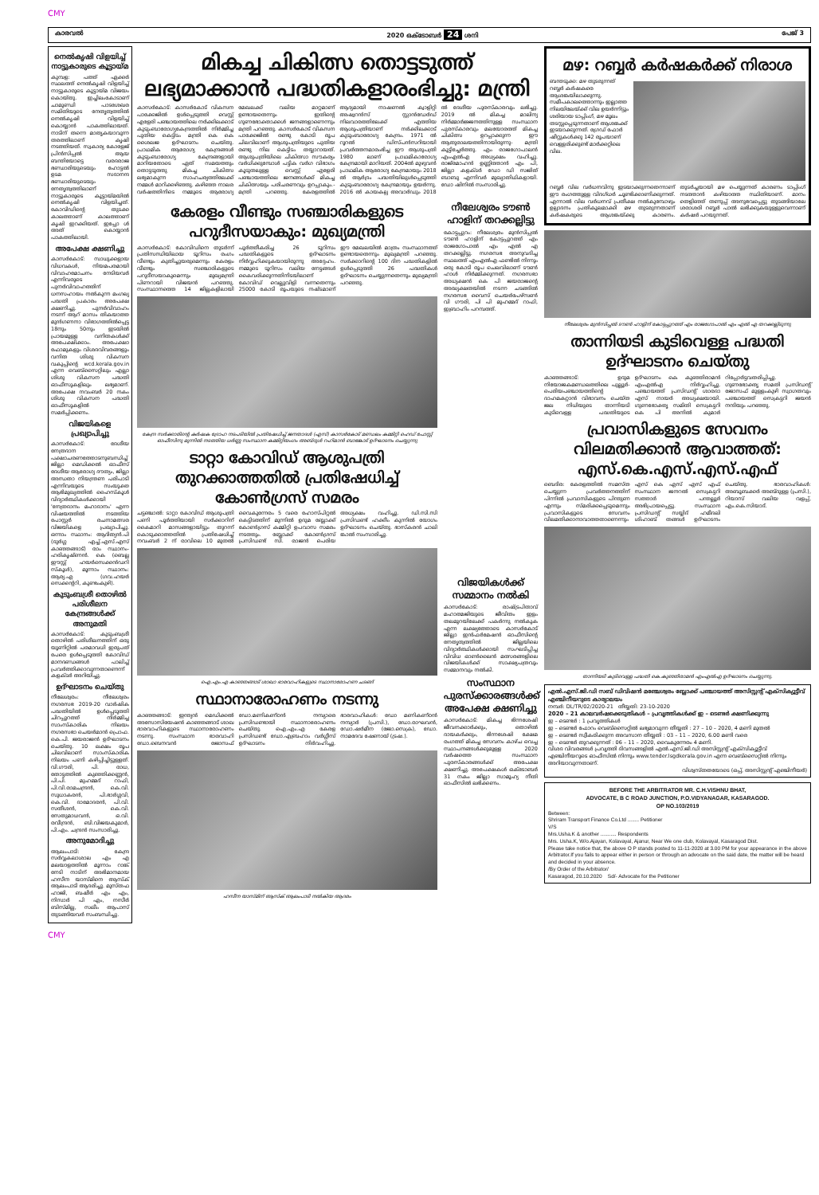CMY
കാരവൽ 2020 ഒക്ടോബർ 24 ശനി പേജ് 3
നെൽകൃഷി വിളയിച്ച് നാട്ടുകാരുടെ കൂട്ടായ്മ
കുമ്പള: പത്ത് ഏക്കർ സ്ഥലത്ത് നെൽകൃഷി വിളയിച്ച് നാട്ടുകാരുടെ കൂട്ടായ്മ വിജയം കൊയ്തു. ഇച്ചിലംകോടാണ് ചാമുണ്ഡി പാടശേഖര സമിതിയുടെ നേതൃത്വത്തിൽ നെൽകൃഷി വിളയിച്ച് കൊയ്യാൻ പാകത്തിലായത്. നാടിന് തന്നെ മാതൃകയാവുന്ന തരത്തിലാണ് കൃഷി നടത്തിയത്. സ്വകാര്യ കോളേജ് പ്രിൻസിപ്പൽ ആയ ബന്തിയോട്ടെ വരദരാജ ഭണ്ഡാരിയുടെയും ഹോട്ടൽ ഉടമ സദാനന്ദ ഭണ്ഡാരിയുടെയും നേതൃത്വത്തിലാണ് നാട്ടുകാരുടെ കൂട്ടായ്മയിൽ നെൽകൃഷി വിളയിച്ചത്. കോവിഡിന്റെ തുടക്ക കാലത്താണ് കാലത്താണ് കൃഷി ഇറക്കിയത്. ഇപ്പോ ൾ അത് കൊയ്യാൻ പാകത്തിലായി.
അപേക്ഷ ക്ഷണിച്ചു
കാസർകോട്: സാധുക്കളായ വിധവകൾ, നിയമപരമായി വിവാഹമോചനം നേടിയവർ എന്നിവരുടെ പുനർവിവാഹത്തിന് ധനസഹായം നൽകുന്ന മംഗല്യ പദ്ധതി പ്രകാരം അപേക്ഷ ക്ഷണിച്ചു. പുനർവിവാഹം നടന്ന് ആറ് മാസം തികയാത്ത മുൻഗണനാ വിഭാഗത്തിൽപ്പെട്ട 18നും 50നും ഇടയിൽ പ്രായമുള്ള വനിതകൾക്ക് അപേക്ഷിക്കാം. അപേക്ഷാ ഫോമുകളും വിശദവിവരങ്ങളും വനിത ശിശു വികസന വകുപ്പിന്റെ wcd.kerala.gov.in എന്ന വെബ്സൈറ്റിലും എല്ലാ ശിശു വികസന പദ്ധതി ഓഫീസുകളിലും ലഭ്യമാണ്. അപേക്ഷ നവംബർ 20 നകം ശിശു വികസന പദ്ധതി ഓഫീസുകളിൽ സമർപ്പിക്കണം.
വിജയികളെ പ്രഖ്യാപിച്ചു
കാസർകോട്: ദേശീയ നേത്രദാന പക്ഷാചരണത്തോടനുബന്ധിച്ച് ജില്ലാ മെഡിക്കൽ ഓഫീസ് ദേശീയ ആരോഗ്യ ദൗത്യം, ജില്ലാ അന്ധതാ നിയന്ത്രണ പരിപാടി എന്നിവയുടെ സംയുക്ത ആഭിമുഖ്യത്തിൽ ഹൈസ്കൂൾ വിദ്യാർത്ഥികൾക്കായി 'നേത്രദാനം മഹാദാനം' എന്ന വിഷയത്തിൽ നടത്തിയ പോസ്റ്റർ രചനാമത്സര വിജയികളെ പ്രഖ്യാപിച്ചു. ഒന്നാം സ്ഥാനം: ആദിത്യൻ.പി (ദുർഗ്ഗ എച്ച്.എസ്.എസ് കാഞ്ഞങ്ങാട്) രാം സ്ഥാനം-ഹരികൃഷ്ണൻ. കെ (ബെല്ല ഈസ്റ്റ് ഹയർസെക്കൻഡറി സ്കൂൾ), മൂന്നാം സ്ഥാനം: ആര്യ.എ (ഗവ.ഹയർ സെക്കന്ററി, കുണ്ടംകുഴി).
കുടുംബശ്രീ തൊഴിൽ പരിശീലന കേന്ദ്രങ്ങൾക്ക് അനുമതി
കാസർകോട്: കുടുംബശ്രീ തൊഴിൽ പരിശീലനത്തിന് ഒരു യൂണിറ്റിൽ പരമാവധി ഇരുപത് പേരെ ഉൾപ്പെടുത്തി കോവിഡ് മാനദണ്ഡങ്ങൾ പാലിച്ച് പ്രവർത്തിക്കാവുന്നതാണെന്ന് കളക്ടർ അറിയിച്ചു.
ഉദ്ഘാടനം ചെയ്തു
നീലേശ്വരം: നീലേശ്വരം നഗരസഭ 2019-20 വാർഷിക പദ്ധതിയിൽ ഉൾപ്പെടുത്തി ചിറപ്പുറത്ത് നിർമ്മിച്ച സാംസ്കാരിക നിലയം നഗരസഭാ ചെയർമാൻ പ്രൊഫ. കെ.പി. ജയരാജൻ ഉദ്ഘാടനം ചെയ്തു. 10 ലക്ഷം രൂപ ചിലവിലാണ് സാംസ്കാരിക നിലയം പണി കഴിപ്പിച്ചിട്ടുള്ളത്. വി.ഗൗരി, പി. രാധ, തോട്ടത്തിൽ കുഞ്ഞിക്കണ്ണൻ, പി.പി. മുഹമ്മദ് റാഫി, പി.വി.രാമചന്ദ്രൻ, കെ.വി. സുധാകരൻ, പി.ഭാർഗ്ഗവി, കെ.വി. ദാമോദരൻ, പി.വി. സതീശൻ, കെ.വി. സേതുമാധവൻ, ഒ.വി. രവീന്ദ്രൻ, ബി.വിജയകുമാർ, പി.എം. ചന്ദ്രൻ സംസാരിച്ചു.
അനുമോദിച്ചു
ആലംപാടി: കേന്ദ്ര സർവ്വകലാശാല എം എ മലയാളത്തിൽ മൂന്നാം റാങ്ക് നേടി നാടിന് അഭിമാനമായ ഹസീന യാസ്മിനെ ആസ്ക് ആലംപാടി ആദരിച്ചു. മുസ്തഫ ഹാജി, ബഷീർ എം എം, നിസാർ പി എം, നസീർ ബിസ്മില്ല, സലീം ആപാസ് തുടങ്ങിയവർ സംബന്ധിച്ചു.
മികച്ച ചികിത്സ തൊട്ടടുത്ത് ലഭ്യമാക്കാൻ പദ്ധതികളാരംഭിച്ചു: മന്ത്രി
കാസർകോട്: കാസർകോട് വികസന പാക്കേജിൽ ഉൾപ്പെടുത്തി വെസ്റ്റ് എളേരി പഞ്ചായത്തിലെ നർക്കിലക്കാട് കുടുംബാരോഗ്യകേന്ദ്രത്തിൽ നിർമ്മിച്ച പുതിയ കെട്ടിടം മന്ത്രി കെ കെ ശൈലജ ഉദ്ഘാടനം ചെയ്തു. പ്രാഥമിക ആരോഗ്യ കേന്ദ്രങ്ങൾ കുടുംബാരോഗ്യ കേന്ദ്രങ്ങളായി മാറിയതോടെ ഏത് സമയത്തും തൊട്ടടുത്തു മികച്ച ചികിത്സ ലഭ്യമാകുന്ന സാഹചര്യത്തിലേക്ക് നമ്മൾ മാറിക്കഴിഞ്ഞു. കഴിഞ്ഞ നാലര വർഷത്തിനിടെ നമ്മുടെ ആരോഗ്യ മേഖലക്ക് വലിയ മാറ്റമാണ് ഉണ്ടായതെന്നും ഇതിന്റെ ഗുണഭോക്താക്കൾ ജനങ്ങളാണെന്നും മന്ത്രി പറഞ്ഞു. കാസർകോട് വികസന പാക്കേജിൽ രണ്ടു കോടി രൂപ ചിലവിലാണ് ആശുപത്രിയുടെ പുതിയ രണ്ടു നില കെട്ടിടം തയ്യാറായത്. ആശുപത്രിയിലെ ചികിത്സാ സൗകര്യം വർധിക്കുമ്പോൾ പട്ടിക വർഗ വിഭാഗം കൂടുതലുള്ള വെസ്റ്റ് എളേരി പഞ്ചായത്തിലെ ജനങ്ങൾക്ക് മികച്ച ചികിത്സയും പരിചരണവും ഉറപ്പാകും.- മന്ത്രി പറഞ്ഞു. കേരളത്തിൽ ആദ്യമായി നാഷണൽ ക്വാളിറ്റി അഷ്വറൻസ് സ്റ്റാൻഡേർഡ് നിലവാരത്തിലേക്ക് എത്തിയ ആശുപത്രിയാണ് നർക്കിലക്കാട് കുടുംബാരോഗ്യ കേന്ദ്രം. 1971 ൽ റൂറൽ ഡിസ്പൻസറിയായി പ്രവർത്തനമാരംഭിച്ച ഈ ആശുപത്രി 1980 ലാണ് പ്രാഥമികാരോഗ്യ കേന്ദ്രമായി മാറിയത്. 2004ൽ മുഴുവൻ പ്രാഥമിക ആരോഗ്യ കേന്ദ്രമായും 2018 ൽ ആർദ്രം പദ്ധതിയിലുൾപ്പെടുത്തി കുടുംബാരോഗ്യ കേന്ദ്രമായും ഉയർന്നു. 2016 ൽ കായകല്പ അവാർഡും 2018 ൽ ദേശീയ പുരസ്കാരവും ലഭിച്ചു. 2019 ൽ മികച്ച മാലിന്യ നിർമ്മാർജ്ജനത്തിനുള്ള സംസ്ഥാന പുരസ്കാരവും മലയോരത്ത് മികച്ച ചികിത്സ ഉറപ്പാക്കുന്ന ഈ ആതുരാലയത്തിനായിരുന്നു- മന്ത്രി കൂട്ടിച്ചേർത്തു. എം രാജഗോപാലൻ എംഎൽഎ അധ്യക്ഷം വഹിച്ചു. രാജ്മോഹൻ ഉണ്ണിത്താൻ എം പി, ജില്ലാ കളക്ടർ ഡോ ഡി സജിത് ബാബു എന്നിവർ മുഖ്യാതിഥികളായി. ഡോ ഷിനിൽ സംസാരിച്ചു.
കേരളം വീണ്ടും സഞ്ചാരികളുടെ പറുദീസയാകും: മുഖ്യമന്ത്രി
കാസർകോട്: കോവിഡിനെ തുടർന്ന് പ്രതിസന്ധിയിലായ ടൂറിസം രംഗം വീണ്ടും കുതിച്ചുയരുമെന്നും കേരളം വീണ്ടും സഞ്ചാരികളുടെ പറുദീസയാകുമെന്നും മുഖ്യമന്ത്രി പിണറായി വിജയൻ പറഞ്ഞു. സംസ്ഥാനത്തെ 14 ജില്ലകളിലായി പൂർത്തീകരിച്ച 26 ടൂറിസം പദ്ധതികളുടെ ഉദ്ഘാടനം നിർവ്വഹിക്കുകയായിരുന്നു അദ്ദേഹം. നമ്മുടെ ടൂറിസം വലിയ നേട്ടങ്ങൾ കൈവരിക്കുന്നതിനിടയിലാണ് കോവിഡ് വെല്ലുവിളി വന്നതെന്നും 25000 കോടി രൂപയുടെ നഷ്ടമാണ് ഈ മേഖലയിൽ മാത്രം സംസ്ഥാനത്ത് ഉണ്ടായതെന്നും മുഖ്യമന്ത്രി പറഞ്ഞു. സർക്കാറിന്റെ 100 ദിന പദ്ധതികളിൽ ഉൾപ്പെടുത്തി 26 പദ്ധതികൾ ഉദ്ഘാടനം ചെയ്യുന്നതെന്നും മുഖ്യമന്ത്രി പറഞ്ഞു.
കേന്ദ്ര സർക്കാരിന്റെ കർഷക ദ്രോഹ നടപടിയിൽ പ്രതിഷേധിച്ച് ജനതാദൾ (എസ്) കാസർകോട് മണ്ഡലം കമ്മിറ്റി ഹെഡ് പോസ്റ്റ് ഓഫീസിനു മുന്നിൽ നടത്തിയ ധർണ്ണ സംസ്ഥാന കമ്മിറ്റിയംഗം അബ്ദുൾ റഹിമാൻ ബാങ്കോട് ഉദ്ഘാടനം ചെയ്യുന്നു
ടാറ്റാ കോവിഡ് ആശുപത്രി തുറക്കാത്തതിൽ പ്രതിഷേധിച്ച് കോൺഗ്രസ് സമരം
ചട്ടഞ്ചാൽ: ടാറ്റാ കോവിഡ് ആശുപത്രി പണി പൂർത്തിയായി സർക്കാറിന് കൈമാറി മാസങ്ങളായിട്ടും തുറന്ന് കൊടുക്കാത്തതിൽ പ്രതിഷേധിച്ച് നവംബർ 2 ന് രാവിലെ 10 മുതൽ വൈകുന്നേരം 5 വരെ ഹോസ്പിറ്റൽ കെട്ടിടത്തിന് മുന്നിൽ ഉദുമ ബ്ലോക്ക് കോൺഗ്രസ് കമ്മിറ്റി ഉപവാസ സമരം നടത്തും. ബ്ലോക്ക് കോൺഗ്രസ് പ്രസിഡണ്ട് സി. രാജൻ പെരിയ അധ്യക്ഷം വഹിച്ചു. ഡി.സി.സി പ്രസിഡണ്ട് ഹക്കീം കുന്നിൽ യോഗം ഉദ്ഘാടനം ചെയ്തു. ഭാസ്കരൻ ചാലി ങ്കാൽ സംസാരിച്ചു.
ഐ.എം.എ കാഞ്ഞങ്ങാട് ശാഖാ ഭാരവാഹികളുടെ സ്ഥാനാരോഹണ ചടങ്ങ്
സ്ഥാനാരോഹണം നടന്നു
കാഞ്ഞങ്ങാട്: ഇന്ത്യൻ മെഡിക്കൽ അസോസിയേഷൻ കാഞ്ഞങ്ങാട് ശാഖ ഭാരവാഹികളുടെ സ്ഥാനാരോഹണം നടന്നു. സംസ്ഥാന ഭാരവാഹി ഡോ.ബെനവൻ ജോസഫ് ഡോ.മണികണ്ഠൻ നമ്പ്യാരെ പ്രസിഡണ്ടായി സ്ഥാനാരോഹണം ചെയ്തു. ഐ.എം.എ കേരള പ്രസിഡണ്ട് ഡോ.എബ്രഹാം വർഗ്ഗീസ് ഉദ്ഘാടനം നിർവഹിച്ചു. ഭാരവാഹികൾ: ഡോ മണികണ്ഠൻ നമ്പ്യാർ (പ്രസി.), ഡോ.രാഘവൻ, ഡോ.ഷർമീന (ജോ.സെക്ര), ഡോ. നാമദേവ ഷേണായ് (ട്രഷ.).
ഹസീന യാസ്മിന് ആസ്ക് ആലംപാടി നൽകിയ ആദരം
നീലേശ്വരം ടൗൺ ഹാളിന് തറക്കല്ലിട്ടു
കോട്ടപ്പുറം: നീലേശ്വരം മുൻസിപ്പൽ ടൗൺ ഹാളിന് കോട്ടപ്പുറത്ത് എം രാജഗോപാൽ എം എൽ എ തറക്കല്ലിട്ടു. നഗരസഭ അനുവദിച്ച സ്ഥലത്ത് എംഎൽഎ ഫണ്ടിൽ നിന്നും ഒരു കോടി രൂപ ചെലവിലാണ് ടൗൺ ഹാൾ നിർമ്മിക്കുന്നത്. നഗരസഭാ അധ്യക്ഷൻ കെ പി ജയരാജന്റെ അദ്ധ്യക്ഷതയിൽ നടന്ന ചടങ്ങിൽ നഗരസഭ വൈസ് ചെയർപേഴ്സൺ വി ഗൗരി, പി പി മുഹമ്മദ് റാഫി, ഇബ്രാഹിം പറമ്പത്ത്.
വിജയികൾക്ക് സമ്മാനം നൽകി
കാസർകോട്: രാഷ്ട്രപിതാവ് മഹാത്മജിയുടെ ജീവിതം ഇളം തലമുറയിലേക്ക് പകർന്നു നൽകുക എന്ന ലക്ഷ്യത്തോടെ കാസർകോട് ജില്ലാ ഇൻഫർമേഷൻ ഓഫീസിന്റെ നേതൃത്വത്തിൽ ജില്ലയിലെ വിദ്യാർത്ഥികൾക്കായി സംഘടിപ്പിച്ച വിവിധ ഓൺലൈൻ മത്സരങ്ങളിലെ വിജയികൾക്ക് സാക്ഷ്യപത്രവും സമ്മാനവും നൽകി.
സംസ്ഥാന പുരസ്ക്കാരങ്ങൾക്ക് അപേക്ഷ ക്ഷണിച്ചു
കാസർകോട്: മികച്ച ഭിന്നശേഷി ജീവനക്കാർക്കും, തൊഴിൽ ദായകർക്കും, ഭിന്നശേഷി ക്ഷേമ രംഗത്ത് മികച്ച സേവനം കാഴ്ച വെച്ച സ്ഥാപനങ്ങൾക്കുമുള്ള 2020 വർഷത്തെ സംസ്ഥാന പുരസ്കാരങ്ങൾക്ക് അപേക്ഷ ക്ഷണിച്ചു. അപേക്ഷകൾ ഒക്ടോബർ 31 നകം ജില്ലാ സാമൂഹ്യ നീതി ഓഫീസിൽ ലഭിക്കണം.
മഴ: റബ്ബർ കർഷകർക്ക് നിരാശ
ബന്തടുക്ക: മഴ തുടരുന്നത് റബ്ബർ കർഷകരെ ആശങ്കയിലാക്കുന്നു. സമീപകാലത്തൊന്നും ഇല്ലാത്ത നിലയിലേയ്ക്ക് വില ഉയർന്നിട്ടും ശരിയായ ടാപ്പിംഗ്, മഴ മൂലം തടസ്സപ്പെടുന്നതാണ് ആശങ്കക്ക് ഇടയാക്കുന്നത്. ഗ്രേഡ് ഫോർ ഷീറ്റുകൾക്കു 142 രൂപയാണ് വെള്ളരിക്കുണ്ട് മാർക്കറ്റിലെ വില.
റബ്ബർ വില വർധനവിനു ഇടയാക്കുന്നതെന്നാണ് ഈ രംഗത്തുള്ള വിദഗ്ധർ ചൂണ്ടിക്കാണിക്കുന്നത്. എന്നാൽ വില വർധനവ് പ്രതീക്ഷ നൽകുമ്പോഴും ഉല്പാദനം പ്രതികൂലമാക്കി മഴ തുടരുന്നതാണ് കർഷകരുടെ ആശങ്കയ്ക്കു കാരണം. തുടർച്ചയായി മഴ പെയ്യുന്നത് കാരണം ടാപ്പിംഗ് നടത്താൻ കഴിയാത്ത സ്ഥിതിയാണ്. മാനം തെളിഞ്ഞ് തണുപ്പ് അനുഭവപ്പെട്ടു തുടങ്ങിയാലേ ശരാശരി റബ്ബർ പാൽ ലഭിക്കുകയുള്ളുവെന്നാണ് കർഷർ പറയുന്നത്.
നീലേശ്വരം മുൻസിപ്പൽ ടൗൺ ഹാളിന് കോട്ടപ്പുറത്ത് എം രാജഗോപാൽ എം എൽ എ തറക്കല്ലിടുന്നു
താന്നിയടി കുടിവെള്ള പദ്ധതി ഉദ്ഘാടനം ചെയ്തു
കാഞ്ഞങ്ങാട്: ഉദുമ നിയോജകമണ്ഡലത്തിലെ പുല്ലൂർ-പെരിയപഞ്ചായത്തിന്റെ ദാഹമകറ്റാൻ വിഭാവനം ചെയ്ത ജല നിധിയുടെ താന്നിയടി കുടിവെള്ള പദ്ധതിയുടെ ഉദ്ഘാടനം കെ കുഞ്ഞിരാമൻ എംഎൽഎ നിർവ്വഹിച്ചു. പഞ്ചായത്ത് പ്രസിഡന്റ് ശാരദാ എസ് നായർ അധ്യക്ഷയായി. ഗുണഭോക്തൃ സമിതി സെക്രട്ടറി കെ പി അനിൽ കുമാർ റിപ്പോർട്ടവതരിപ്പിച്ചു. ഗുണഭോക്തൃ സമതി പ്രസിഡന്റ് ജോസഫ് മുള്ളംകുഴി സ്വാഗതവും പഞ്ചായത്ത് സെക്രട്ടറി ജയൻ നന്ദിയും പറഞ്ഞു.
പ്രവാസികളുടെ സേവനം വിലമതിക്കാൻ ആവാത്തത്: എസ്.കെ.എസ്.എസ്.എഫ്
ബെദിര: കേരളത്തിൽ സമസ്ത ചെയ്യുന്ന പ്രവർത്തനത്തിന് പിന്നിൽ പ്രവാസികളുടെ പിന്തുണ എന്നും സ്മരിക്കപ്പെടുമെന്നും പ്രവാസികളുടെ സേവനം വിലമതിക്കാനാവാത്തതാണെന്നും എസ് കെ എസ് എസ് എഫ് സംസ്ഥാന ജനറൽ സെക്രട്ടറി സത്താർ പന്തല്ലൂർ അഭിപ്രായപ്പെട്ടു. സംസ്ഥാന പ്രസിഡന്റ് സയ്യിദ് ഹമീദലി ശിഹാബ് തങ്ങൾ ഉദ്ഘാടനം ചെയ്തു. ഭാരവാഹികൾ: അബൂബക്കർ അബ്ദുള്ള (പ്രസി.), റിയാസ് വലിയ വളപ്പ്, എം.കെ.സിയാദ്.
താന്നിയടി കുടിവെള്ള പദ്ധതി കെ.കുഞ്ഞിരാമൻ എംഎൽഎ ഉദ്ഘാടനം ചെയ്യുന്നു.
എൽ.എസ്.ജി.ഡി സബ് ഡിവിഷൻ മഞ്ചേശ്വരം ബ്ലോക്ക് പഞ്ചായത്ത് അസിസ്റ്റന്റ് എക്സിക്യൂട്ടീവ് എഞ്ചിനീയറുടെ കാര്യാലയം
നമ്പർ: DL/TR/02/2020-21 തീയ്യതി: 23-10-2020
2020 – 21 കാലവർഷക്കെടുതികൾ – പ്രവൃത്തികൾക്ക് ഇ – ടെണ്ടർ ക്ഷണിക്കുന്നു
ഇ – ടെണ്ടർ : 1 പ്രവൃത്തികൾ
ഇ – ടെണ്ടർ ഫോറം വെബ്സൈറ്റിൽ ലഭ്യമാവുന്ന തീയ്യതി : 27 – 10 – 2020, 4 മണി മുതൽ
ഇ – ടെണ്ടർ സ്വീകരിക്കുന്ന അവസാന തീയ്യതി : 03 – 11 – 2020, 6.00 മണി വരെ
ഇ – ടെണ്ടർ തുറക്കുന്നത് : 06 – 11 – 2020, വൈകുന്നേരം 4 മണി.
വിശദ വിവരങ്ങൾ പ്രവൃത്തി ദിവസങ്ങളിൽ എൽ.എസ്.ജി.ഡി അസിസ്റ്റന്റ് എക്സിക്യൂട്ടീവ് എഞ്ചിനീയറുടെ ഓഫീസിൽ നിന്നും www.tender.lsgdkerala.gov.in എന്ന വെബ്സൈറ്റിൽ നിന്നും അറിയാവുന്നതാണ്.
വിശ്വസ്തതയോടെ (ഒപ്പ്, അസിസ്റ്റന്റ് എഞ്ചിനീയർ)
BEFORE THE ARBITRATOR MR. C.H.VISHNU BHAT,
ADVOCATE, B C ROAD JUNCTION, P.O.VIDYANAGAR, KASARAGOD.
OP NO.103/2019
Between:
Shriram Transport Finance Co.Ltd ........ Petitioner
V/S
Mrs.Usha.K & another ........... Respondents
Mrs. Usha.K, W/o.Ajayan, Kolavayal, Ajanur, Near We one club, Kolavayal, Kasaragod Dist.
Please take notice that, the above O P stands posted to 11-11-2020 at 3.00 PM for your appearance in the above Arbitrator.If you fails to appear either in person or through an advocate on the said date, the matter will be heard and decided in your absence.
/By Order of the Arbitrator/
Kasaragod, 20.10.2020 Sd/- Advocate for the Petitioner
CMY